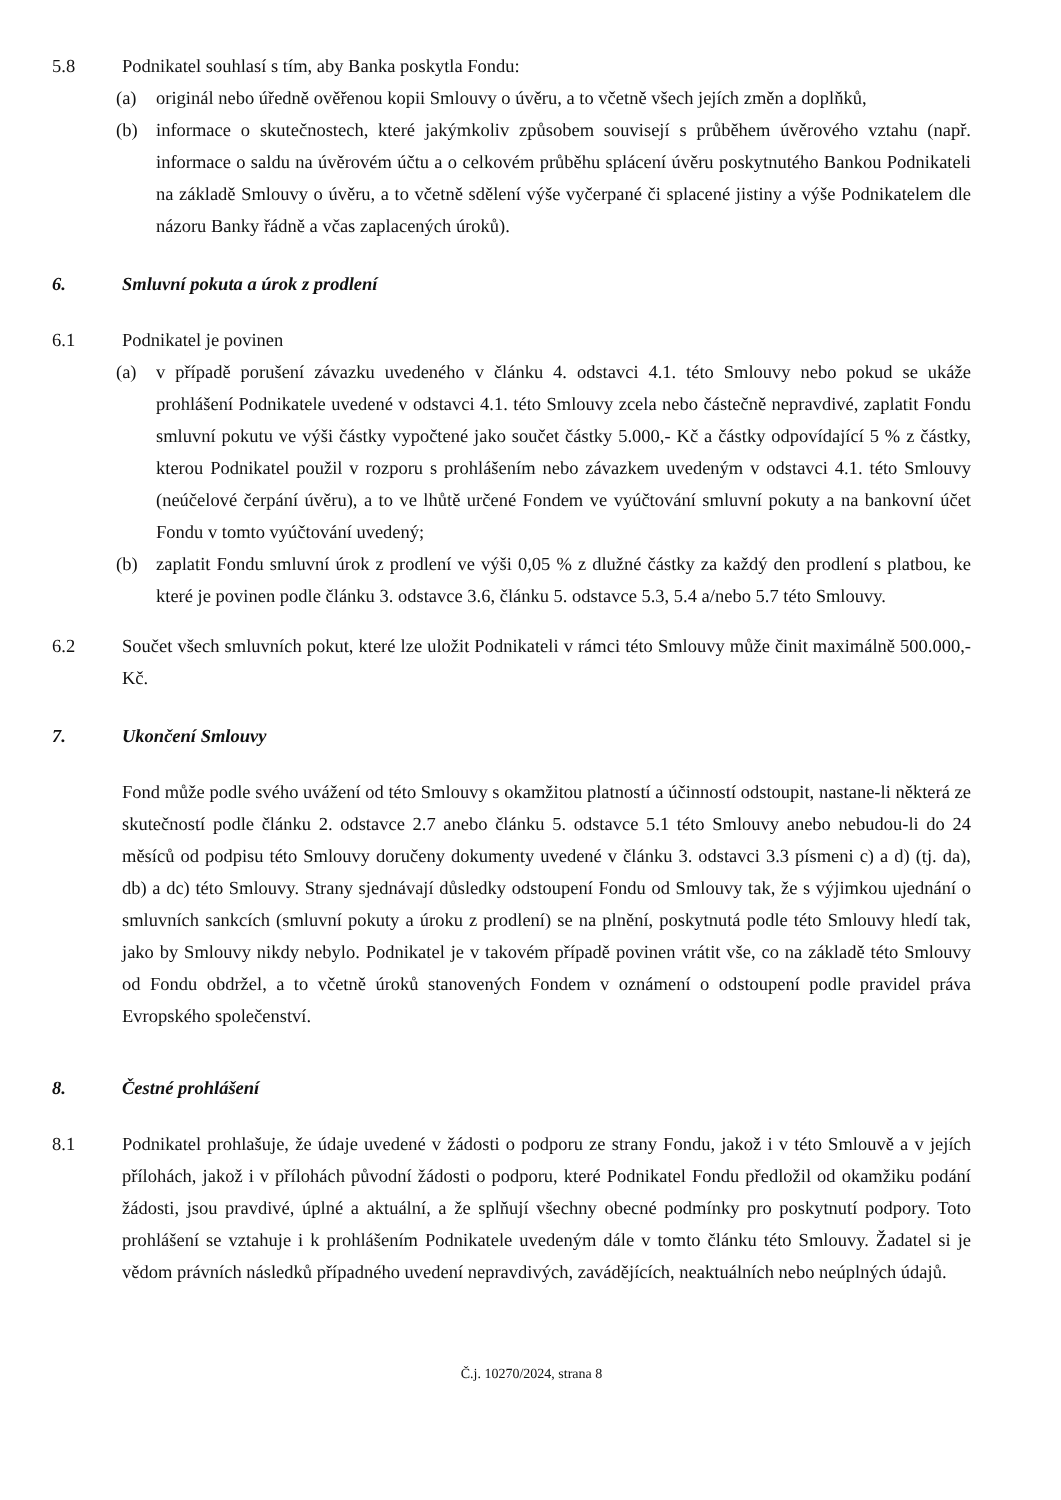5.8 Podnikatel souhlasí s tím, aby Banka poskytla Fondu:
(a) originál nebo úředně ověřenou kopii Smlouvy o úvěru, a to včetně všech jejích změn a doplňků,
(b) informace o skutečnostech, které jakýmkoliv způsobem souvisejí s průběhem úvěrového vztahu (např. informace o saldu na úvěrovém účtu a o celkovém průběhu splácení úvěru poskytnutého Bankou Podnikateli na základě Smlouvy o úvěru, a to včetně sdělení výše vyčerpané či splacené jistiny a výše Podnikatelem dle názoru Banky řádně a včas zaplacených úroků).
6. Smluvní pokuta a úrok z prodlení
6.1 Podnikatel je povinen
(a) v případě porušení závazku uvedeného v článku 4. odstavci 4.1. této Smlouvy nebo pokud se ukáže prohlášení Podnikatele uvedené v odstavci 4.1. této Smlouvy zcela nebo částečně nepravdivé, zaplatit Fondu smluvní pokutu ve výši částky vypočtené jako součet částky 5.000,- Kč a částky odpovídající 5 % z částky, kterou Podnikatel použil v rozporu s prohlášením nebo závazkem uvedeným v odstavci 4.1. této Smlouvy (neúčelové čerpání úvěru), a to ve lhůtě určené Fondem ve vyúčtování smluvní pokuty a na bankovní účet Fondu v tomto vyúčtování uvedený;
(b) zaplatit Fondu smluvní úrok z prodlení ve výši 0,05 % z dlužné částky za každý den prodlení s platbou, ke které je povinen podle článku 3. odstavce 3.6, článku 5. odstavce 5.3, 5.4 a/nebo 5.7 této Smlouvy.
6.2 Součet všech smluvních pokut, které lze uložit Podnikateli v rámci této Smlouvy může činit maximálně 500.000,- Kč.
7. Ukončení Smlouvy
Fond může podle svého uvážení od této Smlouvy s okamžitou platností a účinností odstoupit, nastane-li některá ze skutečností podle článku 2. odstavce 2.7 anebo článku 5. odstavce 5.1 této Smlouvy anebo nebudou-li do 24 měsíců od podpisu této Smlouvy doručeny dokumenty uvedené v článku 3. odstavci 3.3 písmeni c) a d) (tj. da), db) a dc) této Smlouvy. Strany sjednávají důsledky odstoupení Fondu od Smlouvy tak, že s výjimkou ujednání o smluvních sankcích (smluvní pokuty a úroku z prodlení) se na plnění, poskytnutá podle této Smlouvy hledí tak, jako by Smlouvy nikdy nebylo. Podnikatel je v takovém případě povinen vrátit vše, co na základě této Smlouvy od Fondu obdržel, a to včetně úroků stanovených Fondem v oznámení o odstoupení podle pravidel práva Evropského společenství.
8. Čestné prohlášení
8.1 Podnikatel prohlašuje, že údaje uvedené v žádosti o podporu ze strany Fondu, jakož i v této Smlouvě a v jejích přílohách, jakož i v přílohách původní žádosti o podporu, které Podnikatel Fondu předložil od okamžiku podání žádosti, jsou pravdivé, úplné a aktuální, a že splňují všechny obecné podmínky pro poskytnutí podpory. Toto prohlášení se vztahuje i k prohlášením Podnikatele uvedeným dále v tomto článku této Smlouvy. Žadatel si je vědom právních následků případného uvedení nepravdivých, zavádějících, neaktuálních nebo neúplných údajů.
Č.j. 10270/2024, strana 8